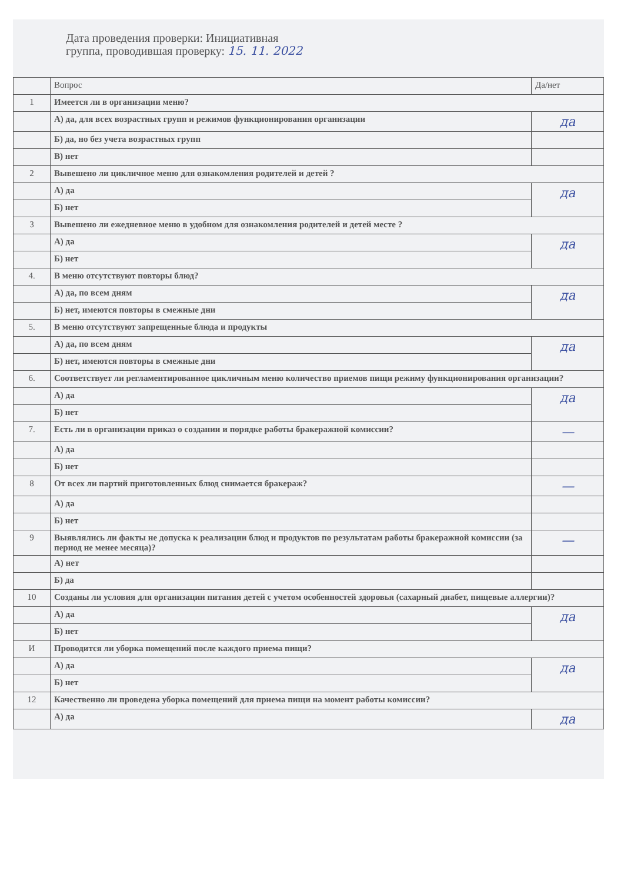Дата проведения проверки: Инициативная
группа, проводившая проверку: 15. 11. 2022
| | Вопрос | Да/нет |
| --- | --- | --- |
| 1 | Имеется ли в организации меню? | |
| | А) да, для всех возрастных групп и режимов функционирования организации | да |
| | Б) да, но без учета возрастных групп | |
| | В) нет | |
| 2 | Вывешено ли цикличное меню для ознакомления родителей и детей ? | |
| | А) да | да |
| | Б) нет | |
| 3 | Вывешено ли ежедневное меню в удобном для ознакомления родителей и детей месте ? | |
| | А) да | да |
| | Б) нет | |
| 4. | В меню отсутствуют повторы блюд? | |
| | А) да, по всем дням | да |
| | Б) нет, имеются повторы в смежные дни | |
| 5. | В меню отсутствуют запрещенные блюда и продукты | |
| | А) да, по всем дням | да |
| | Б) нет, имеются повторы в смежные дни | |
| 6. | Соответствует ли регламентированное цикличным меню количество приемов пищи режиму функционирования организации? | |
| | А) да | да |
| | Б) нет | |
| 7. | Есть ли в организации приказ о создании и порядке работы бракеражной комиссии? | — |
| | А) да | |
| | Б) нет | |
| 8 | От всех ли партий приготовленных блюд снимается бракераж? | — |
| | А) да | |
| | Б) нет | |
| 9 | Выявлялись ли факты не допуска к реализации блюд и продуктов по результатам работы бракеражной комиссии (за период не менее месяца)? | — |
| | А) нет | |
| | Б) да | |
| 10 | Созданы ли условия для организации питания детей с учетом особенностей здоровья (сахарный диабет, пищевые аллергии)? | |
| | А) да | да |
| | Б) нет | |
| И | Проводится ли уборка помещений после каждого приема пищи? | |
| | А) да | да |
| | Б) нет | |
| 12 | Качественно ли проведена уборка помещений для приема пищи на момент работы комиссии? | |
| | А) да | да |